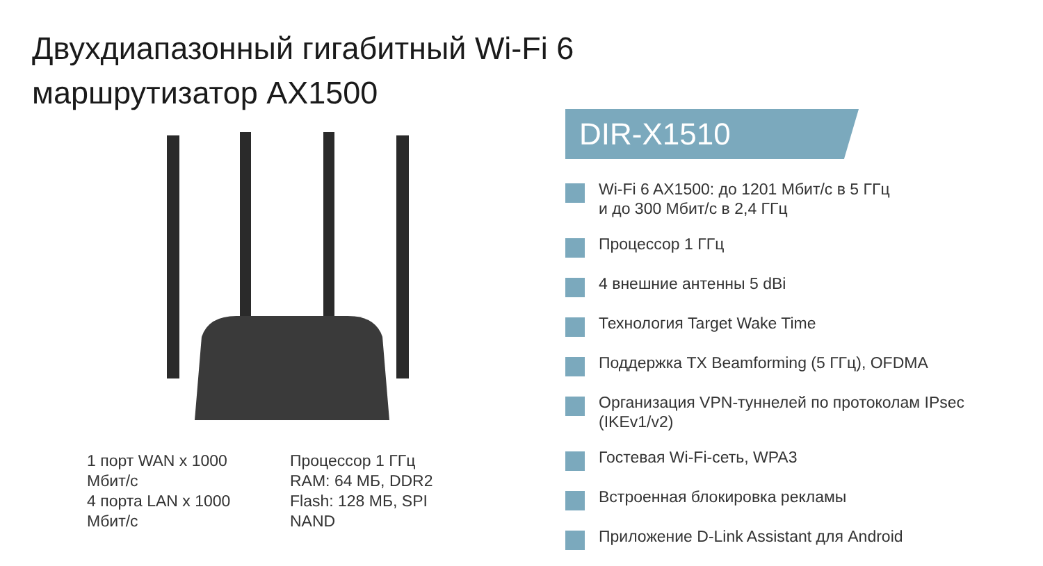Двухдиапазонный гигабитный Wi-Fi 6
маршрутизатор AX1500
1 порт WAN x 1000 Мбит/с
4 порта LAN x 1000 Мбит/с
Процессор 1 ГГц
RAM: 64 МБ, DDR2
Flash: 128 МБ, SPI NAND
DIR-X1510
Wi-Fi 6 AX1500: до 1201 Мбит/с в 5 ГГц
и до 300 Мбит/с в 2,4 ГГц
Процессор 1 ГГц
4 внешние антенны 5 dBi
Технология Target Wake Time
Поддержка TX Beamforming (5 ГГц), OFDMA
Организация VPN-туннелей по протоколам IPsec (IKEv1/v2)
Гостевая Wi-Fi-сеть, WPA3
Встроенная блокировка рекламы
Приложение D-Link Assistant для Android